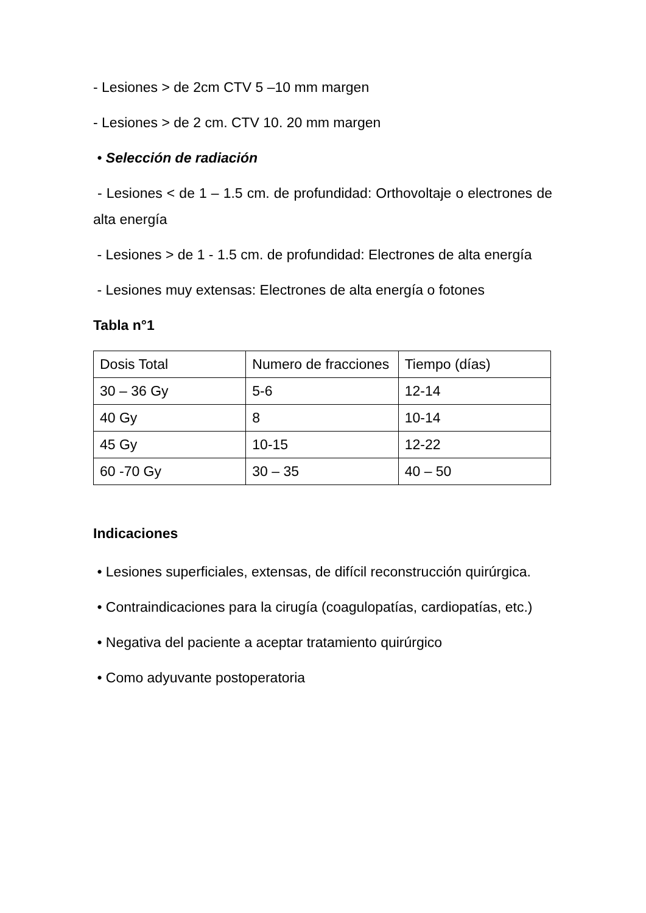- Lesiones > de 2cm CTV 5 –10 mm margen
- Lesiones > de 2 cm. CTV 10. 20 mm margen
• Selección de radiación
- Lesiones < de 1 – 1.5 cm. de profundidad: Orthovoltaje o electrones de alta energía
- Lesiones > de 1 - 1.5 cm. de profundidad: Electrones de alta energía
- Lesiones muy extensas: Electrones de alta energía o fotones
Tabla n°1
| Dosis Total | Numero de fracciones | Tiempo (días) |
| 30 – 36 Gy | 5-6 | 12-14 |
| 40 Gy | 8 | 10-14 |
| 45 Gy | 10-15 | 12-22 |
| 60 -70 Gy | 30 – 35 | 40 – 50 |
Indicaciones
• Lesiones superficiales, extensas, de difícil reconstrucción quirúrgica.
• Contraindicaciones para la cirugía (coagulopatías, cardiopatías, etc.)
• Negativa del paciente a aceptar tratamiento quirúrgico
• Como adyuvante postoperatoria